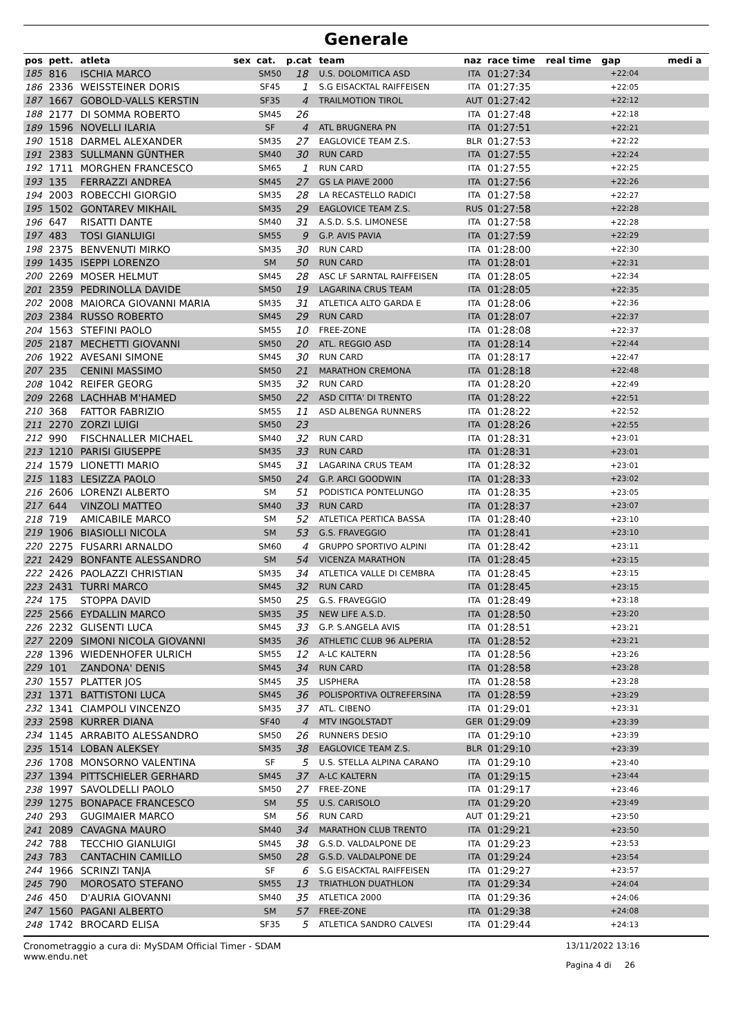Generale
| pos | pett. | atleta | sex | cat. | p.cat | team | naz | race time | real time | gap | medi a |
| --- | --- | --- | --- | --- | --- | --- | --- | --- | --- | --- | --- |
| 185 | 816 | ISCHIA MARCO | | SM50 | 18 | U.S. DOLOMITICA ASD | ITA | 01:27:34 | | +22:04 | |
| 186 | 2336 | WEISSTEINER DORIS | | SF45 | 1 | S.G EISACKTAL RAIFFEISEN | ITA | 01:27:35 | | +22:05 | |
| 187 | 1667 | GOBOLD-VALLS KERSTIN | | SF35 | 4 | TRAILMOTION TIROL | AUT | 01:27:42 | | +22:12 | |
| 188 | 2177 | DI SOMMA ROBERTO | | SM45 | 26 | | ITA | 01:27:48 | | +22:18 | |
| 189 | 1596 | NOVELLI ILARIA | | SF | 4 | ATL BRUGNERA PN | ITA | 01:27:51 | | +22:21 | |
| 190 | 1518 | DARMEL ALEXANDER | | SM35 | 27 | EAGLOVICE TEAM Z.S. | BLR | 01:27:53 | | +22:22 | |
| 191 | 2383 | SULLMANN GÜNTHER | | SM40 | 30 | RUN CARD | ITA | 01:27:55 | | +22:24 | |
| 192 | 1711 | MORGHEN FRANCESCO | | SM65 | 1 | RUN CARD | ITA | 01:27:55 | | +22:25 | |
| 193 | 135 | FERRAZZI ANDREA | | SM45 | 27 | GS LA PIAVE 2000 | ITA | 01:27:56 | | +22:26 | |
| 194 | 2003 | ROBECCHI GIORGIO | | SM35 | 28 | LA RECASTELLO RADICI | ITA | 01:27:58 | | +22:27 | |
| 195 | 1502 | GONTAREV MIKHAIL | | SM35 | 29 | EAGLOVICE TEAM Z.S. | RUS | 01:27:58 | | +22:28 | |
| 196 | 647 | RISATTI DANTE | | SM40 | 31 | A.S.D. S.S. LIMONESE | ITA | 01:27:58 | | +22:28 | |
| 197 | 483 | TOSI GIANLUIGI | | SM55 | 9 | G.P. AVIS PAVIA | ITA | 01:27:59 | | +22:29 | |
| 198 | 2375 | BENVENUTI MIRKO | | SM35 | 30 | RUN CARD | ITA | 01:28:00 | | +22:30 | |
| 199 | 1435 | ISEPPI LORENZO | | SM | 50 | RUN CARD | ITA | 01:28:01 | | +22:31 | |
| 200 | 2269 | MOSER HELMUT | | SM45 | 28 | ASC LF SARNTAL RAIFFEISEN | ITA | 01:28:05 | | +22:34 | |
| 201 | 2359 | PEDRINOLLA DAVIDE | | SM50 | 19 | LAGARINA CRUS TEAM | ITA | 01:28:05 | | +22:35 | |
| 202 | 2008 | MAIORCA GIOVANNI MARIA | | SM35 | 31 | ATLETICA ALTO GARDA E | ITA | 01:28:06 | | +22:36 | |
| 203 | 2384 | RUSSO ROBERTO | | SM45 | 29 | RUN CARD | ITA | 01:28:07 | | +22:37 | |
| 204 | 1563 | STEFINI PAOLO | | SM55 | 10 | FREE-ZONE | ITA | 01:28:08 | | +22:37 | |
| 205 | 2187 | MECHETTI GIOVANNI | | SM50 | 20 | ATL. REGGIO ASD | ITA | 01:28:14 | | +22:44 | |
| 206 | 1922 | AVESANI SIMONE | | SM45 | 30 | RUN CARD | ITA | 01:28:17 | | +22:47 | |
| 207 | 235 | CENINI MASSIMO | | SM50 | 21 | MARATHON CREMONA | ITA | 01:28:18 | | +22:48 | |
| 208 | 1042 | REIFER GEORG | | SM35 | 32 | RUN CARD | ITA | 01:28:20 | | +22:49 | |
| 209 | 2268 | LACHHAB M'HAMED | | SM50 | 22 | ASD CITTA' DI TRENTO | ITA | 01:28:22 | | +22:51 | |
| 210 | 368 | FATTOR FABRIZIO | | SM55 | 11 | ASD ALBENGA RUNNERS | ITA | 01:28:22 | | +22:52 | |
| 211 | 2270 | ZORZI LUIGI | | SM50 | 23 | | ITA | 01:28:26 | | +22:55 | |
| 212 | 990 | FISCHNALLER MICHAEL | | SM40 | 32 | RUN CARD | ITA | 01:28:31 | | +23:01 | |
| 213 | 1210 | PARISI GIUSEPPE | | SM35 | 33 | RUN CARD | ITA | 01:28:31 | | +23:01 | |
| 214 | 1579 | LIONETTI MARIO | | SM45 | 31 | LAGARINA CRUS TEAM | ITA | 01:28:32 | | +23:01 | |
| 215 | 1183 | LESIZZA PAOLO | | SM50 | 24 | G.P. ARCI GOODWIN | ITA | 01:28:33 | | +23:02 | |
| 216 | 2606 | LORENZI ALBERTO | | SM | 51 | PODISTICA PONTELUNGO | ITA | 01:28:35 | | +23:05 | |
| 217 | 644 | VINZOLI MATTEO | | SM40 | 33 | RUN CARD | ITA | 01:28:37 | | +23:07 | |
| 218 | 719 | AMICABILE MARCO | | SM | 52 | ATLETICA PERTICA BASSA | ITA | 01:28:40 | | +23:10 | |
| 219 | 1906 | BIASIOLLI NICOLA | | SM | 53 | G.S. FRAVEGGIO | ITA | 01:28:41 | | +23:10 | |
| 220 | 2275 | FUSARRI ARNALDO | | SM60 | 4 | GRUPPO SPORTIVO ALPINI | ITA | 01:28:42 | | +23:11 | |
| 221 | 2429 | BONFANTE ALESSANDRO | | SM | 54 | VICENZA MARATHON | ITA | 01:28:45 | | +23:15 | |
| 222 | 2426 | PAOLAZZI CHRISTIAN | | SM35 | 34 | ATLETICA VALLE DI CEMBRA | ITA | 01:28:45 | | +23:15 | |
| 223 | 2431 | TURRI MARCO | | SM45 | 32 | RUN CARD | ITA | 01:28:45 | | +23:15 | |
| 224 | 175 | STOPPA DAVID | | SM50 | 25 | G.S. FRAVEGGIO | ITA | 01:28:49 | | +23:18 | |
| 225 | 2566 | EYDALLIN MARCO | | SM35 | 35 | NEW LIFE A.S.D. | ITA | 01:28:50 | | +23:20 | |
| 226 | 2232 | GLISENTI LUCA | | SM45 | 33 | G.P. S.ANGELA AVIS | ITA | 01:28:51 | | +23:21 | |
| 227 | 2209 | SIMONI NICOLA GIOVANNI | | SM35 | 36 | ATHLETIC CLUB 96 ALPERIA | ITA | 01:28:52 | | +23:21 | |
| 228 | 1396 | WIEDENHOFER ULRICH | | SM55 | 12 | A-LC KALTERN | ITA | 01:28:56 | | +23:26 | |
| 229 | 101 | ZANDONA' DENIS | | SM45 | 34 | RUN CARD | ITA | 01:28:58 | | +23:28 | |
| 230 | 1557 | PLATTER JOS | | SM45 | 35 | LISPHERA | ITA | 01:28:58 | | +23:28 | |
| 231 | 1371 | BATTISTONI LUCA | | SM45 | 36 | POLISPORTIVA OLTREFERSINA | ITA | 01:28:59 | | +23:29 | |
| 232 | 1341 | CIAMPOLI VINCENZO | | SM35 | 37 | ATL. CIBENO | ITA | 01:29:01 | | +23:31 | |
| 233 | 2598 | KURRER DIANA | | SF40 | 4 | MTV INGOLSTADT | GER | 01:29:09 | | +23:39 | |
| 234 | 1145 | ARRABITO ALESSANDRO | | SM50 | 26 | RUNNERS DESIO | ITA | 01:29:10 | | +23:39 | |
| 235 | 1514 | LOBAN ALEKSEY | | SM35 | 38 | EAGLOVICE TEAM Z.S. | BLR | 01:29:10 | | +23:39 | |
| 236 | 1708 | MONSORNO VALENTINA | | SF | 5 | U.S. STELLA ALPINA CARANO | ITA | 01:29:10 | | +23:40 | |
| 237 | 1394 | PITTSCHIELER GERHARD | | SM45 | 37 | A-LC KALTERN | ITA | 01:29:15 | | +23:44 | |
| 238 | 1997 | SAVOLDELLI PAOLO | | SM50 | 27 | FREE-ZONE | ITA | 01:29:17 | | +23:46 | |
| 239 | 1275 | BONAPACE FRANCESCO | | SM | 55 | U.S. CARISOLO | ITA | 01:29:20 | | +23:49 | |
| 240 | 293 | GUGIMAIER MARCO | | SM | 56 | RUN CARD | AUT | 01:29:21 | | +23:50 | |
| 241 | 2089 | CAVAGNA MAURO | | SM40 | 34 | MARATHON CLUB TRENTO | ITA | 01:29:21 | | +23:50 | |
| 242 | 788 | TECCHIO GIANLUIGI | | SM45 | 38 | G.S.D. VALDALPONE DE | ITA | 01:29:23 | | +23:53 | |
| 243 | 783 | CANTACHIN CAMILLO | | SM50 | 28 | G.S.D. VALDALPONE DE | ITA | 01:29:24 | | +23:54 | |
| 244 | 1966 | SCRINZI TANJA | | SF | 6 | S.G EISACKTAL RAIFFEISEN | ITA | 01:29:27 | | +23:57 | |
| 245 | 790 | MOROSATO STEFANO | | SM55 | 13 | TRIATHLON DUATHLON | ITA | 01:29:34 | | +24:04 | |
| 246 | 450 | D'AURIA GIOVANNI | | SM40 | 35 | ATLETICA 2000 | ITA | 01:29:36 | | +24:06 | |
| 247 | 1560 | PAGANI ALBERTO | | SM | 57 | FREE-ZONE | ITA | 01:29:38 | | +24:08 | |
| 248 | 1742 | BROCARD ELISA | | SF35 | 5 | ATLETICA SANDRO CALVESI | ITA | 01:29:44 | | +24:13 | |
Cronometraggio a cura di: MySDAM Official Timer - SDAM
www.endu.net
13/11/2022 13:16
Pagina 4 di 26